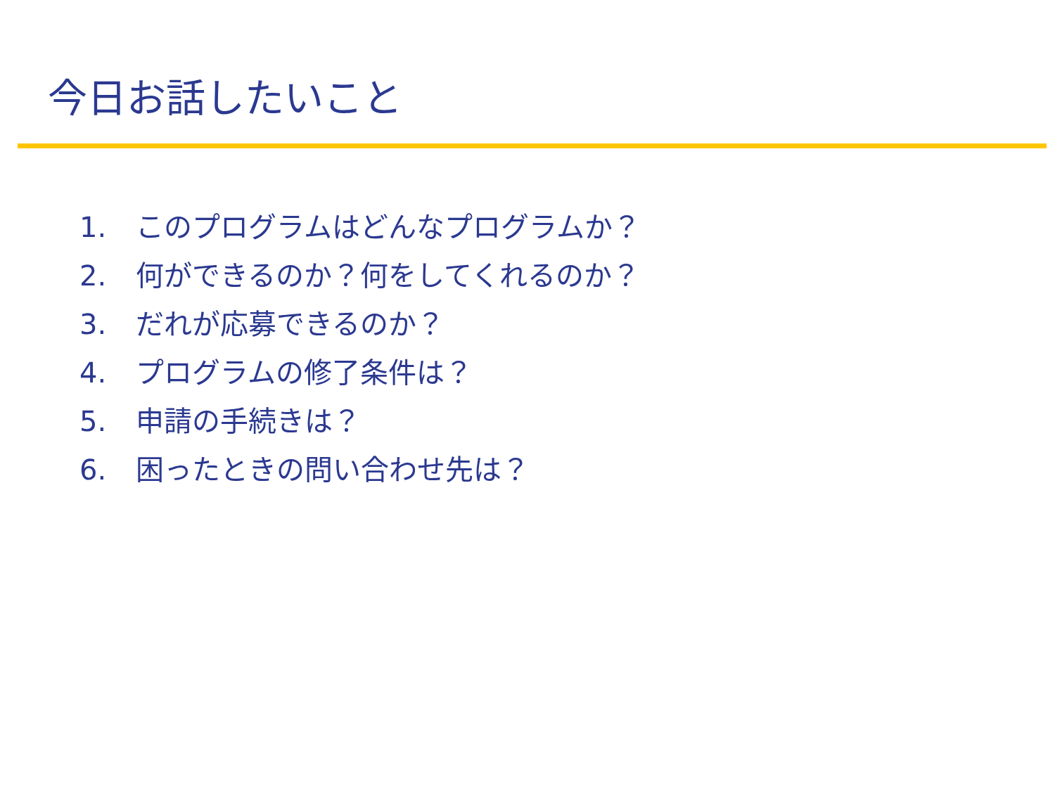今日お話したいこと
1. このプログラムはどんなプログラムか？
2. 何ができるのか？何をしてくれるのか？
3. だれが応募できるのか？
4. プログラムの修了条件は？
5. 申請の手続きは？
6. 困ったときの問い合わせ先は？